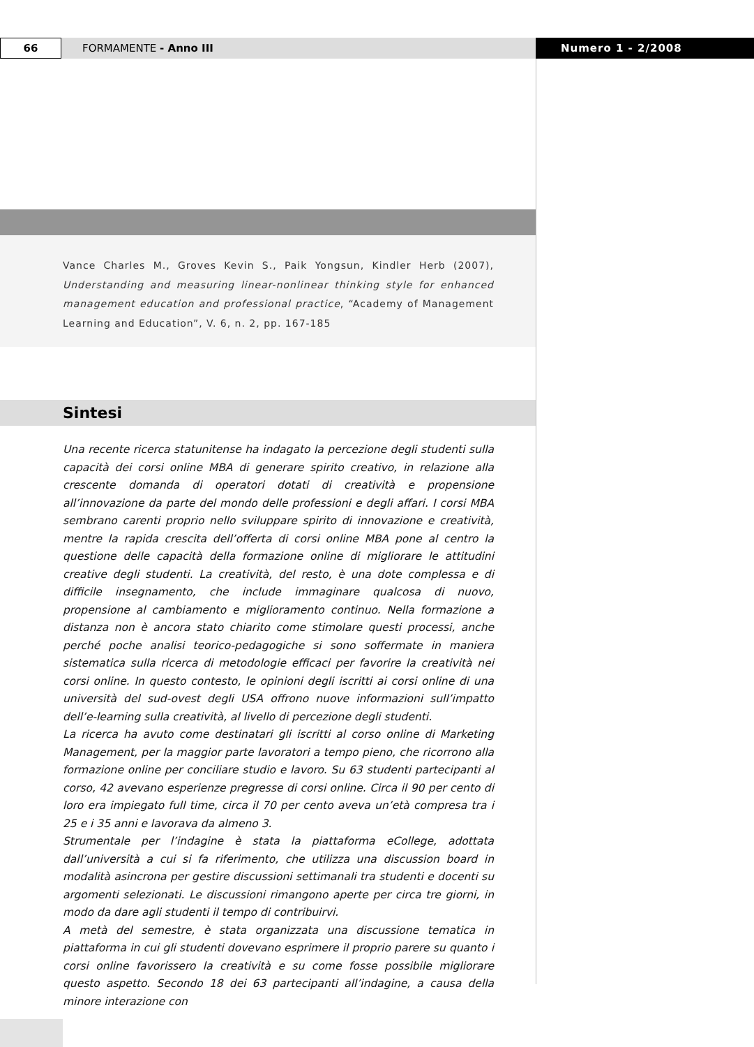66
FORMAMENTE - Anno III Numero 1 - 2/2008
Vance Charles M., Groves Kevin S., Paik Yongsun, Kindler Herb (2007), Understanding and measuring linear-nonlinear thinking style for enhanced management education and professional practice, “Academy of Management Learning and Education”, V. 6, n. 2, pp. 167-185
Sintesi
Una recente ricerca statunitense ha indagato la percezione degli studenti sulla capacità dei corsi online MBA di generare spirito creativo, in relazione alla crescente domanda di operatori dotati di creatività e propensione all’innovazione da parte del mondo delle professioni e degli affari. I corsi MBA sembrano carenti proprio nello sviluppare spirito di innovazione e creatività, mentre la rapida crescita dell’offerta di corsi online MBA pone al centro la questione delle capacità della formazione online di migliorare le attitudini creative degli studenti. La creatività, del resto, è una dote complessa e di difficile insegnamento, che include immaginare qualcosa di nuovo, propensione al cambiamento e miglioramento continuo. Nella formazione a distanza non è ancora stato chiarito come stimolare questi processi, anche perché poche analisi teorico-pedagogiche si sono soffermate in maniera sistematica sulla ricerca di metodologie efficaci per favorire la creatività nei corsi online. In questo contesto, le opinioni degli iscritti ai corsi online di una università del sud-ovest degli USA offrono nuove informazioni sull’impatto dell’e-learning sulla creatività, al livello di percezione degli studenti.
La ricerca ha avuto come destinatari gli iscritti al corso online di Marketing Management, per la maggior parte lavoratori a tempo pieno, che ricorrono alla formazione online per conciliare studio e lavoro. Su 63 studenti partecipanti al corso, 42 avevano esperienze pregresse di corsi online. Circa il 90 per cento di loro era impiegato full time, circa il 70 per cento aveva un’età compresa tra i 25 e i 35 anni e lavorava da almeno 3.
Strumentale per l’indagine è stata la piattaforma eCollege, adottata dall’università a cui si fa riferimento, che utilizza una discussion board in modalità asincrona per gestire discussioni settimanali tra studenti e docenti su argomenti selezionati. Le discussioni rimangono aperte per circa tre giorni, in modo da dare agli studenti il tempo di contribuirvi.
A metà del semestre, è stata organizzata una discussione tematica in piattaforma in cui gli studenti dovevano esprimere il proprio parere su quanto i corsi online favorissero la creatività e su come fosse possibile migliorare questo aspetto. Secondo 18 dei 63 partecipanti all’indagine, a causa della minore interazione con